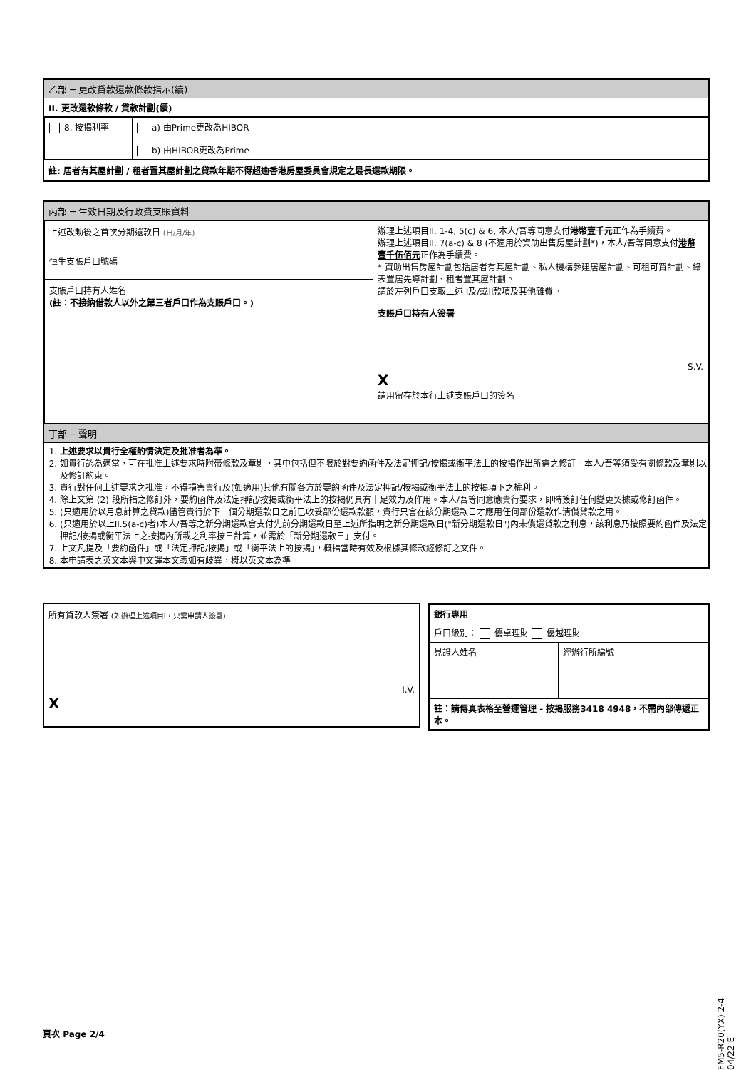乙部 ─ 更改貸款還款條款指示(續)
II. 更改還款條款 / 貸款計劃(續)
| 8. 按揭利率 | a) 由Prime更改為HIBOR b) 由HIBOR更改為Prime |
註: 居者有其屋計劃 / 租者置其屋計劃之貸款年期不得超逾香港房屋委員會規定之最長還款期限。
丙部 ─ 生效日期及行政費支賬資料
| 上述改動後之首次分期還款日 (日/月/年) 恒生支賬戶口號碼 支賬戶口持有人姓名 (註：不接納借款人以外之第三者戶口作為支賬戶口。) | 辦理上述項目II. 1-4, 5(c) & 6, 本人/吾等同意支付 港幣壹千元 正作為手續費。 辦理上述項目II. 7(a-c) & 8 (不適用於資助出售房屋計劃*)，本人/吾等同意支付 港幣壹千伍佰元 正作為手續費。 * 資助出售房屋計劃包括居者有其屋計劃、私人機構參建居屋計劃、可租可買計劃、綠表置居先導計劃、租者置其屋計劃。 請於左列戶口支取上述 I及/或II款項及其他雜費。 支賬戶口持有人簽署 S.V. X 請用留存於本行上述支賬戶口的簽名 |
丁部 ─ 聲明
1. 上述要求以貴行全權酌情決定及批准者為準。
2. 如貴行認為適當，可在批准上述要求時附帶條款及章則，其中包括但不限於對要約函件及法定押記/按揭或衡平法上的按揭作出所需之修訂。本人/吾等須受有關條款及章則以及修訂約束。
3. 貴行對任何上述要求之批准，不得損害貴行及(如適用)其他有關各方於要約函件及法定押記/按揭或衡平法上的按揭項下之權利。
4. 除上文第 (2) 段所指之修訂外，要約函件及法定押記/按揭或衡平法上的按揭仍具有十足效力及作用。本人/吾等同意應貴行要求，即時簽訂任何變更契據或修訂函件。
5. (只適用於以月息計算之貸款)儘管貴行於下一個分期還款日之前已收妥部份還款款額，貴行只會在該分期還款日才應用任何部份還款作清償貸款之用。
6. (只適用於以上II.5(a-c)者)本人/吾等之新分期還款會支付先前分期還款日至上述所指明之新分期還款日("新分期還款日")內未償還貸款之利息，該利息乃按照要約函件及法定押記/按揭或衡平法上之按揭內所載之利率按日計算，並需於「新分期還款日」支付。
7. 上文凡提及「要約函件」或「法定押記/按揭」或「衡平法上的按揭」，概指當時有效及根據其條款經修訂之文件。
8. 本申請表之英文本與中文譯本文義如有歧異，概以英文本為準。
所有貸款人簽署 (如辦理上述項目I，只需申請人簽署)
I.V.
X
| 銀行專用 | |
| 戶口級別： 優卓理財 優越理財 | |
| 見證人姓名 | 經辦行所編號 |
| 註：請傳真表格至營運管理 - 按揭服務3418 4948，不需內部傳遞正本。 | |
FM5-R20(YX) 2-4 04/22 E
頁次 Page 2/4